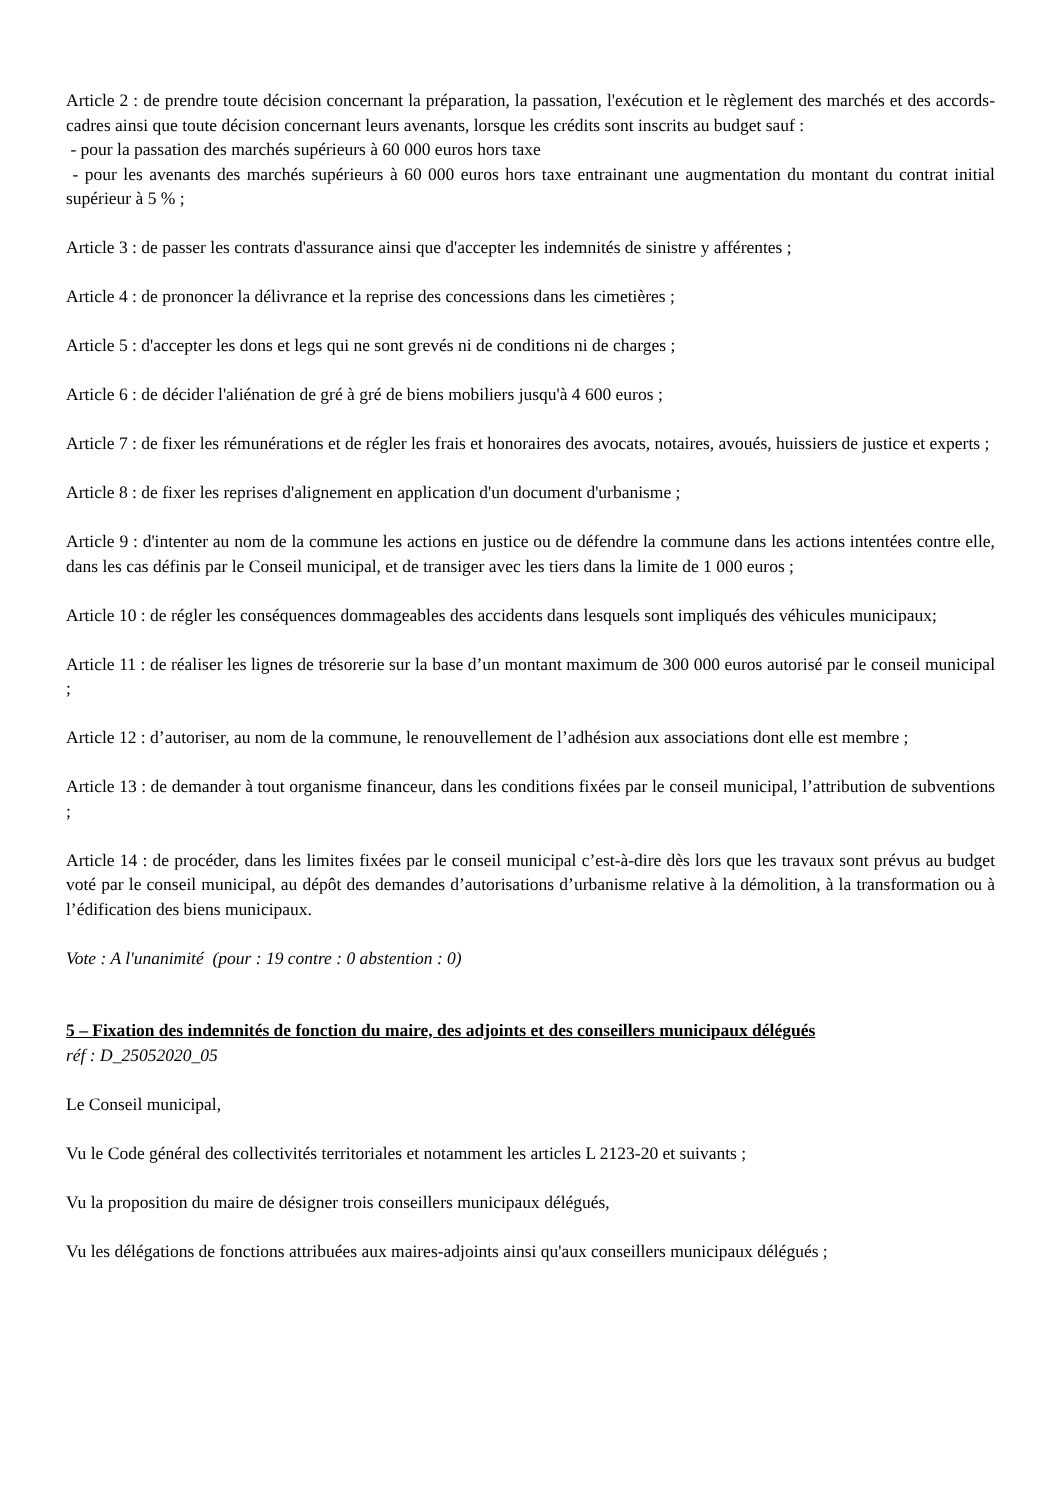Article 2 : de prendre toute décision concernant la préparation, la passation, l'exécution et le règlement des marchés et des accords-cadres ainsi que toute décision concernant leurs avenants, lorsque les crédits sont inscrits au budget sauf :
- pour la passation des marchés supérieurs à 60 000 euros hors taxe
- pour les avenants des marchés supérieurs à 60 000 euros hors taxe entrainant une augmentation du montant du contrat initial supérieur à 5 % ;
Article 3 : de passer les contrats d'assurance ainsi que d'accepter les indemnités de sinistre y afférentes ;
Article 4 : de prononcer la délivrance et la reprise des concessions dans les cimetières ;
Article 5 : d'accepter les dons et legs qui ne sont grevés ni de conditions ni de charges ;
Article 6 : de décider l'aliénation de gré à gré de biens mobiliers jusqu'à 4 600 euros ;
Article 7 : de fixer les rémunérations et de régler les frais et honoraires des avocats, notaires, avoués, huissiers de justice et experts ;
Article 8 : de fixer les reprises d'alignement en application d'un document d'urbanisme ;
Article 9 : d'intenter au nom de la commune les actions en justice ou de défendre la commune dans les actions intentées contre elle, dans les cas définis par le Conseil municipal, et de transiger avec les tiers dans la limite de 1 000 euros ;
Article 10 : de régler les conséquences dommageables des accidents dans lesquels sont impliqués des véhicules municipaux;
Article 11 : de réaliser les lignes de trésorerie sur la base d’un montant maximum de 300 000 euros autorisé par le conseil municipal ;
Article 12 : d’autoriser, au nom de la commune, le renouvellement de l’adhésion aux associations dont elle est membre ;
Article 13 : de demander à tout organisme financeur, dans les conditions fixées par le conseil municipal, l’attribution de subventions ;
Article 14 : de procéder, dans les limites fixées par le conseil municipal c’est-à-dire dès lors que les travaux sont prévus au budget voté par le conseil municipal, au dépôt des demandes d’autorisations d’urbanisme relative à la démolition, à la transformation ou à l’édification des biens municipaux.
Vote : A l'unanimité (pour : 19 contre : 0 abstention : 0)
5 – Fixation des indemnités de fonction du maire, des adjoints et des conseillers municipaux délégués
réf : D_25052020_05
Le Conseil municipal,
Vu le Code général des collectivités territoriales et notamment les articles L 2123-20 et suivants ;
Vu la proposition du maire de désigner trois conseillers municipaux délégués,
Vu les délégations de fonctions attribuées aux maires-adjoints ainsi qu'aux conseillers municipaux délégués ;